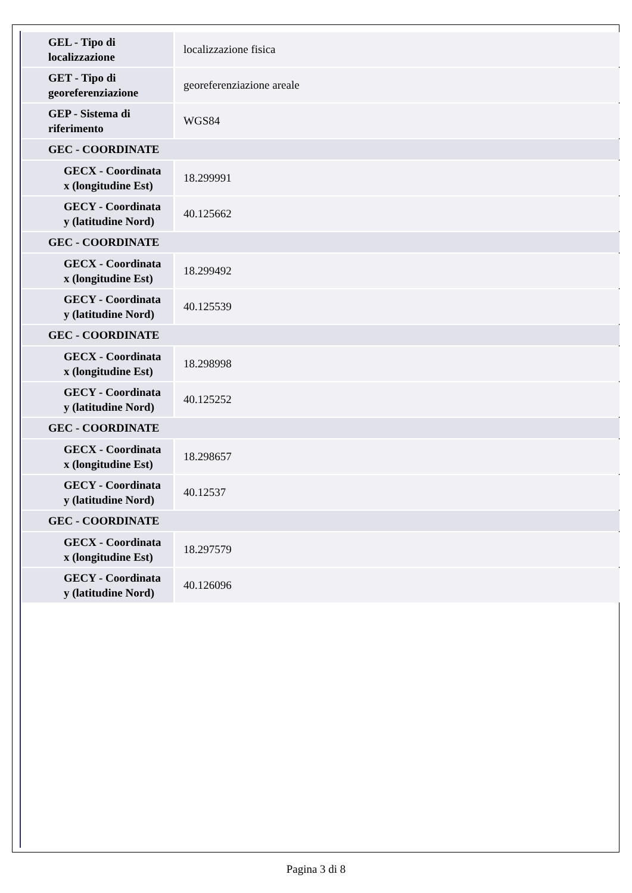| GEL - Tipo di localizzazione | localizzazione fisica |
| GET - Tipo di georeferenziazione | georeferenziazione areale |
| GEP - Sistema di riferimento | WGS84 |
| GEC - COORDINATE | |
| GECX - Coordinata x (longitudine Est) | 18.299991 |
| GECY - Coordinata y (latitudine Nord) | 40.125662 |
| GEC - COORDINATE | |
| GECX - Coordinata x (longitudine Est) | 18.299492 |
| GECY - Coordinata y (latitudine Nord) | 40.125539 |
| GEC - COORDINATE | |
| GECX - Coordinata x (longitudine Est) | 18.298998 |
| GECY - Coordinata y (latitudine Nord) | 40.125252 |
| GEC - COORDINATE | |
| GECX - Coordinata x (longitudine Est) | 18.298657 |
| GECY - Coordinata y (latitudine Nord) | 40.12537 |
| GEC - COORDINATE | |
| GECX - Coordinata x (longitudine Est) | 18.297579 |
| GECY - Coordinata y (latitudine Nord) | 40.126096 |
Pagina 3 di 8